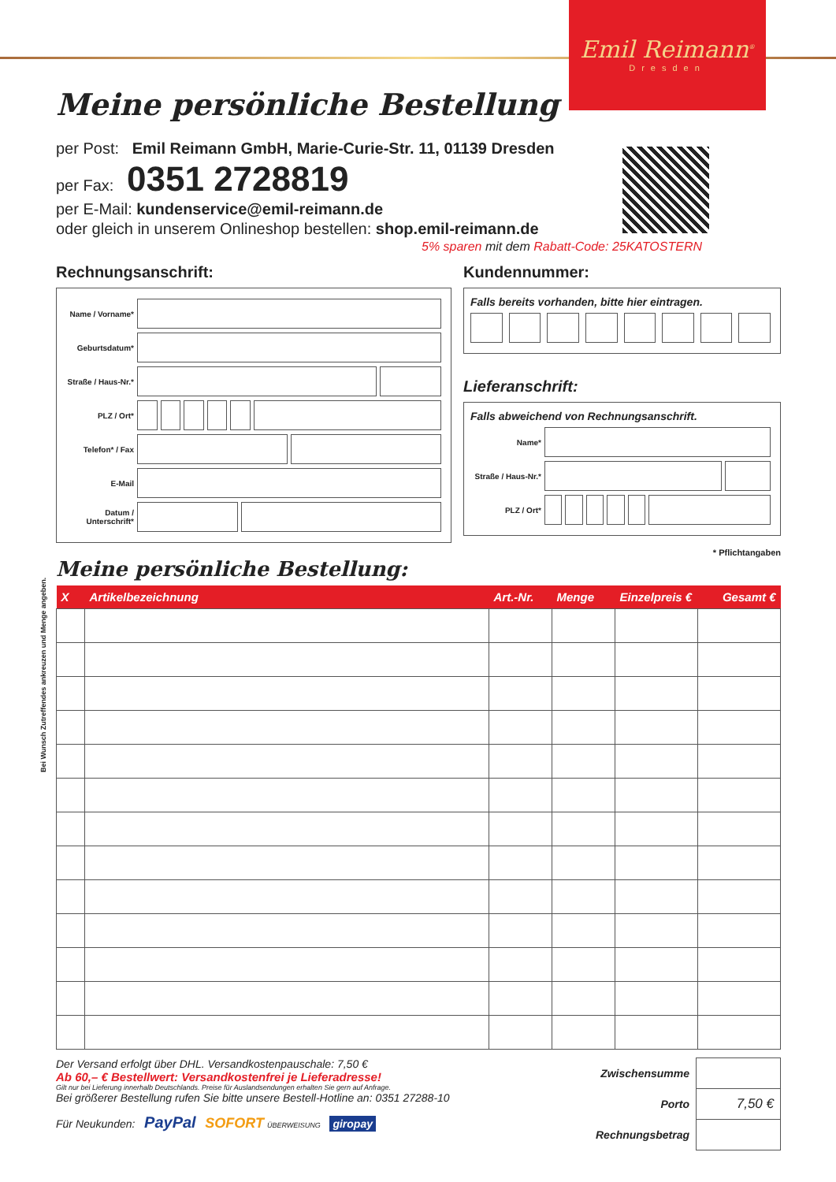Emil Reimann<sup>®</sup>
Dresden
Meine persönliche Bestellung
per Post: Emil Reimann GmbH, Marie-Curie-Str. 11, 01139 Dresden
per Fax: 0351 2728819
per E-Mail: kundenservice@emil-reimann.de
oder gleich in unserem Onlineshop bestellen: shop.emil-reimann.de
5% sparen mit dem Rabatt-Code: 25KATOSTERN
Rechnungsanschrift:
Name / Vorname*
Geburtsdatum*
Straße / Haus-Nr.*
PLZ / Ort*
Telefon* / Fax
E-Mail
Datum / Unterschrift*
Kundennummer:
Falls bereits vorhanden, bitte hier eintragen.
Lieferanschrift:
Falls abweichend von Rechnungsanschrift.
Name*
Straße / Haus-Nr.*
PLZ / Ort*
* Pflichtangaben
Meine persönliche Bestellung:
| X | Artikelbezeichnung | Art.-Nr. | Menge | Einzelpreis € | Gesamt € |
| --- | --- | --- | --- | --- | --- |
Der Versand erfolgt über DHL. Versandkostenpauschale: 7,50 €
Ab 60,– € Bestellwert: Versandkostenfrei je Lieferadresse!
Gilt nur bei Lieferung innerhalb Deutschlands. Preise für Auslandsendungen erhalten Sie gern auf Anfrage.
Bei größerer Bestellung rufen Sie bitte unsere Bestell-Hotline an: 0351 27288-10
Für Neukunden: PayPal SOFORT ÜBERWEISUNG giropay
| Zwischensumme | |
| Porto | 7,50 € |
| Rechnungsbetrag | |
Bei Wunsch Zutreffendes ankreuzen und Menge angeben.